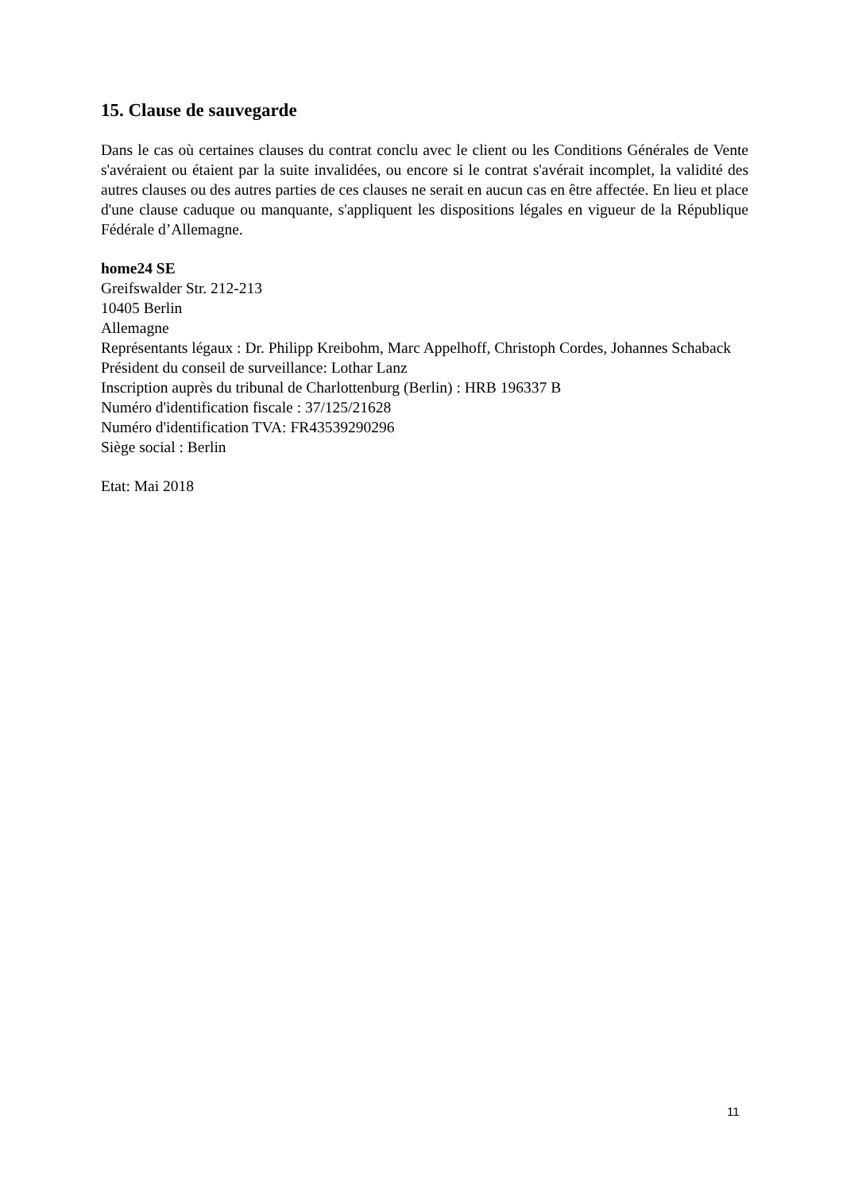15. Clause de sauvegarde
Dans le cas où certaines clauses du contrat conclu avec le client ou les Conditions Générales de Vente s'avéraient ou étaient par la suite invalidées, ou encore si le contrat s'avérait incomplet, la validité des autres clauses ou des autres parties de ces clauses ne serait en aucun cas en être affectée. En lieu et place d'une clause caduque ou manquante, s'appliquent les dispositions légales en vigueur de la République Fédérale d’Allemagne.
home24 SE
Greifswalder Str. 212-213
10405 Berlin
Allemagne
Représentants légaux : Dr. Philipp Kreibohm, Marc Appelhoff, Christoph Cordes, Johannes Schaback
Président du conseil de surveillance: Lothar Lanz
Inscription auprès du tribunal de Charlottenburg (Berlin) : HRB 196337 B
Numéro d'identification fiscale : 37/125/21628
Numéro d'identification TVA: FR43539290296
Siège social : Berlin
Etat: Mai 2018
11